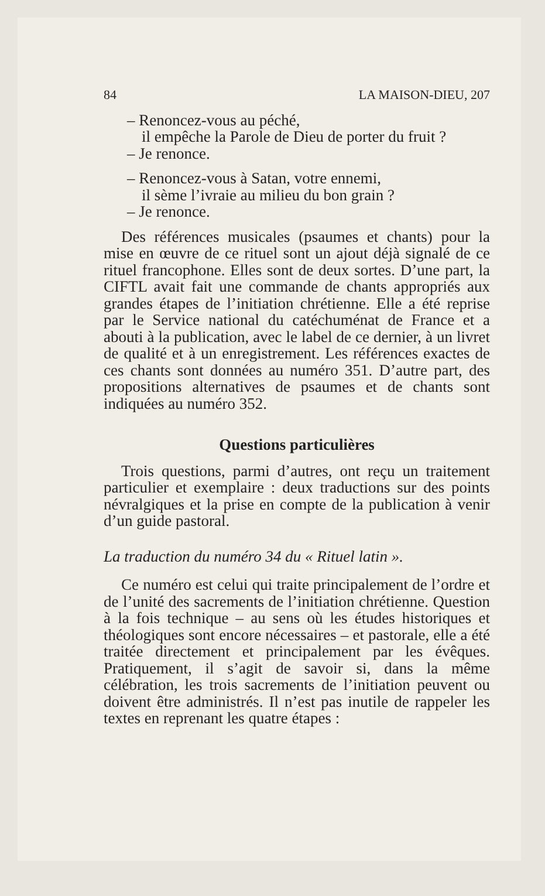84 LA MAISON-DIEU, 207
– Renoncez-vous au péché,
il empêche la Parole de Dieu de porter du fruit ?
– Je renonce.
– Renoncez-vous à Satan, votre ennemi,
il sème l’ivraie au milieu du bon grain ?
– Je renonce.
Des références musicales (psaumes et chants) pour la mise en œuvre de ce rituel sont un ajout déjà signalé de ce rituel francophone. Elles sont de deux sortes. D’une part, la CIFTL avait fait une commande de chants appropriés aux grandes étapes de l’initiation chrétienne. Elle a été reprise par le Service national du catéchuménat de France et a abouti à la publication, avec le label de ce dernier, à un livret de qualité et à un enregistrement. Les références exactes de ces chants sont données au numéro 351. D’autre part, des propositions alternatives de psaumes et de chants sont indiquées au numéro 352.
Questions particulières
Trois questions, parmi d’autres, ont reçu un traitement particulier et exemplaire : deux traductions sur des points névralgiques et la prise en compte de la publication à venir d’un guide pastoral.
La traduction du numéro 34 du « Rituel latin ».
Ce numéro est celui qui traite principalement de l’ordre et de l’unité des sacrements de l’initiation chrétienne. Question à la fois technique – au sens où les études historiques et théologiques sont encore nécessaires – et pastorale, elle a été traitée directement et principalement par les évêques. Pratiquement, il s’agit de savoir si, dans la même célébration, les trois sacrements de l’initiation peuvent ou doivent être administrés. Il n’est pas inutile de rappeler les textes en reprenant les quatre étapes :